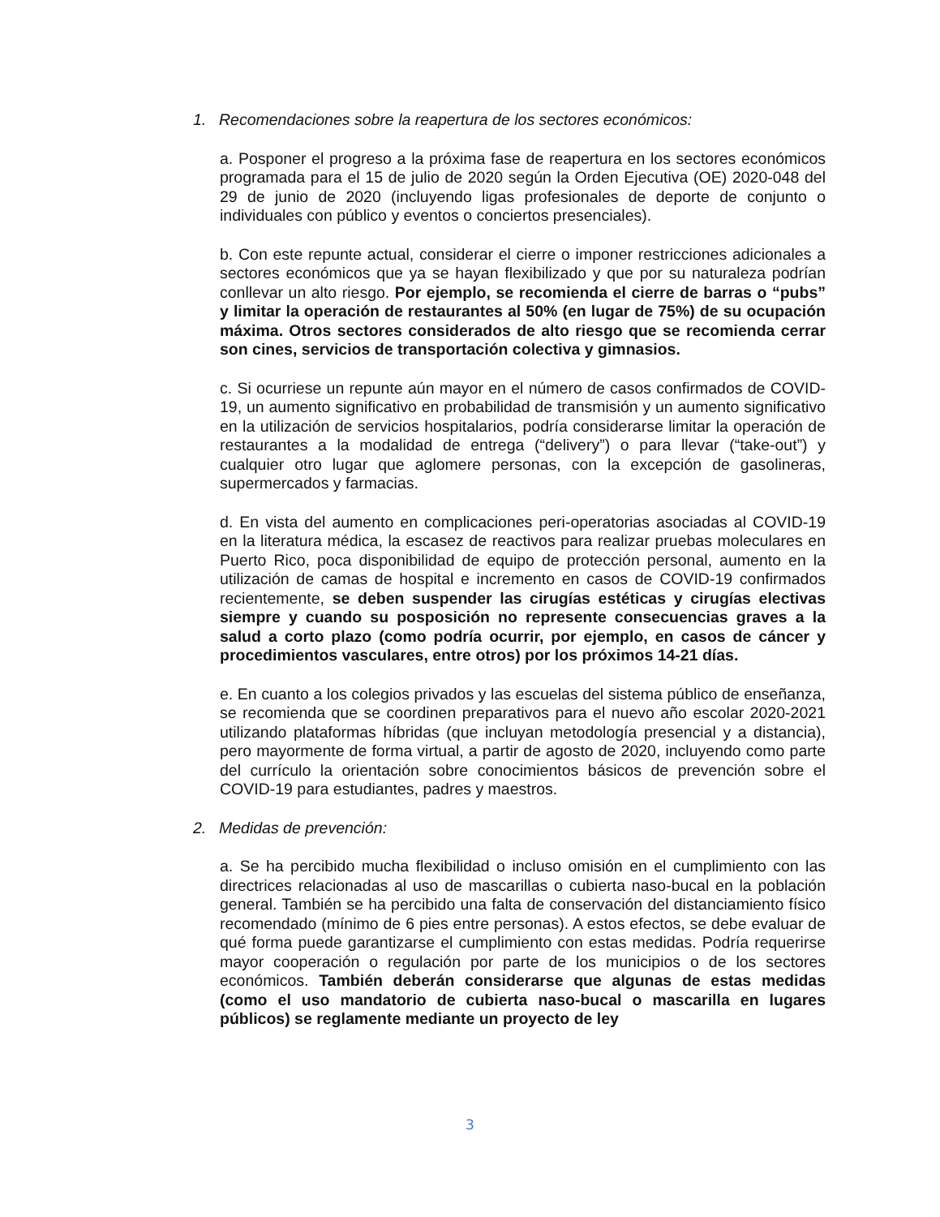1. Recomendaciones sobre la reapertura de los sectores económicos:
a. Posponer el progreso a la próxima fase de reapertura en los sectores económicos programada para el 15 de julio de 2020 según la Orden Ejecutiva (OE) 2020-048 del 29 de junio de 2020 (incluyendo ligas profesionales de deporte de conjunto o individuales con público y eventos o conciertos presenciales).
b. Con este repunte actual, considerar el cierre o imponer restricciones adicionales a sectores económicos que ya se hayan flexibilizado y que por su naturaleza podrían conllevar un alto riesgo. Por ejemplo, se recomienda el cierre de barras o “pubs” y limitar la operación de restaurantes al 50% (en lugar de 75%) de su ocupación máxima. Otros sectores considerados de alto riesgo que se recomienda cerrar son cines, servicios de transportación colectiva y gimnasios.
c. Si ocurriese un repunte aún mayor en el número de casos confirmados de COVID-19, un aumento significativo en probabilidad de transmisión y un aumento significativo en la utilización de servicios hospitalarios, podría considerarse limitar la operación de restaurantes a la modalidad de entrega (“delivery”) o para llevar (“take-out”) y cualquier otro lugar que aglomere personas, con la excepción de gasolineras, supermercados y farmacias.
d. En vista del aumento en complicaciones peri-operatorias asociadas al COVID-19 en la literatura médica, la escasez de reactivos para realizar pruebas moleculares en Puerto Rico, poca disponibilidad de equipo de protección personal, aumento en la utilización de camas de hospital e incremento en casos de COVID-19 confirmados recientemente, se deben suspender las cirugías estéticas y cirugías electivas siempre y cuando su posposición no represente consecuencias graves a la salud a corto plazo (como podría ocurrir, por ejemplo, en casos de cáncer y procedimientos vasculares, entre otros) por los próximos 14-21 días.
e. En cuanto a los colegios privados y las escuelas del sistema público de enseñanza, se recomienda que se coordinen preparativos para el nuevo año escolar 2020-2021 utilizando plataformas híbridas (que incluyan metodología presencial y a distancia), pero mayormente de forma virtual, a partir de agosto de 2020, incluyendo como parte del currículo la orientación sobre conocimientos básicos de prevención sobre el COVID-19 para estudiantes, padres y maestros.
2. Medidas de prevención:
a. Se ha percibido mucha flexibilidad o incluso omisión en el cumplimiento con las directrices relacionadas al uso de mascarillas o cubierta naso-bucal en la población general. También se ha percibido una falta de conservación del distanciamiento físico recomendado (mínimo de 6 pies entre personas). A estos efectos, se debe evaluar de qué forma puede garantizarse el cumplimiento con estas medidas. Podría requerirse mayor cooperación o regulación por parte de los municipios o de los sectores económicos. También deberán considerarse que algunas de estas medidas (como el uso mandatorio de cubierta naso-bucal o mascarilla en lugares públicos) se reglamente mediante un proyecto de ley
3